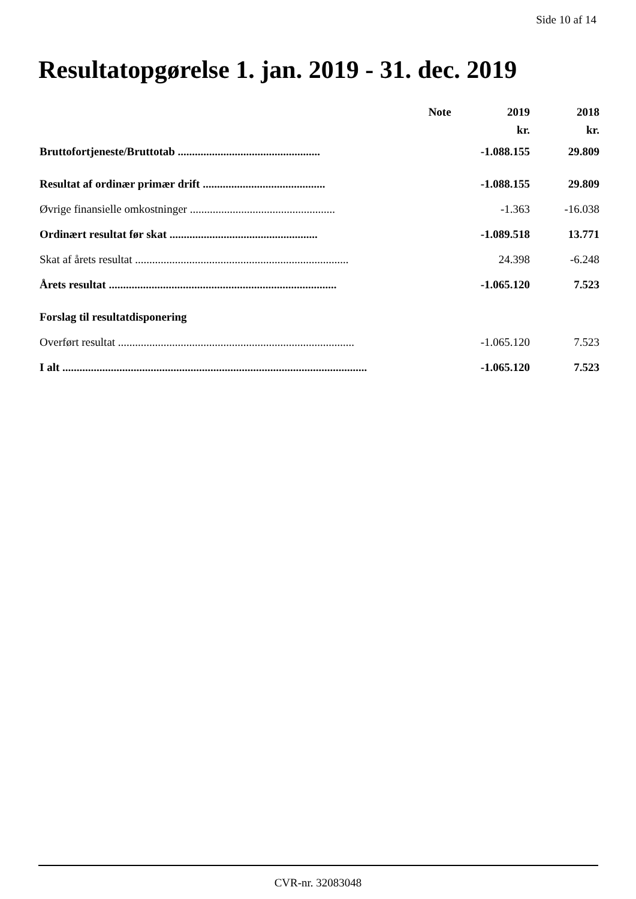Side 10 af 14
Resultatopgørelse 1. jan. 2019 - 31. dec. 2019
| | Note | 2019 | 2018 |
| --- | --- | --- | --- |
| | | kr. | kr. |
| Bruttofortjeneste/Bruttotab .................................................. | | -1.088.155 | 29.809 |
| Resultat af ordinær primær drift ........................................... | | -1.088.155 | 29.809 |
| Øvrige finansielle omkostninger ................................................... | | -1.363 | -16.038 |
| Ordinært resultat før skat .................................................... | | -1.089.518 | 13.771 |
| Skat af årets resultat ........................................................................... | | 24.398 | -6.248 |
| Årets resultat ................................................................................ | | -1.065.120 | 7.523 |
| Forslag til resultatdisponering | | | |
| Overført resultat ................................................................................... | | -1.065.120 | 7.523 |
| I alt ........................................................................................................... | | -1.065.120 | 7.523 |
CVR-nr. 32083048